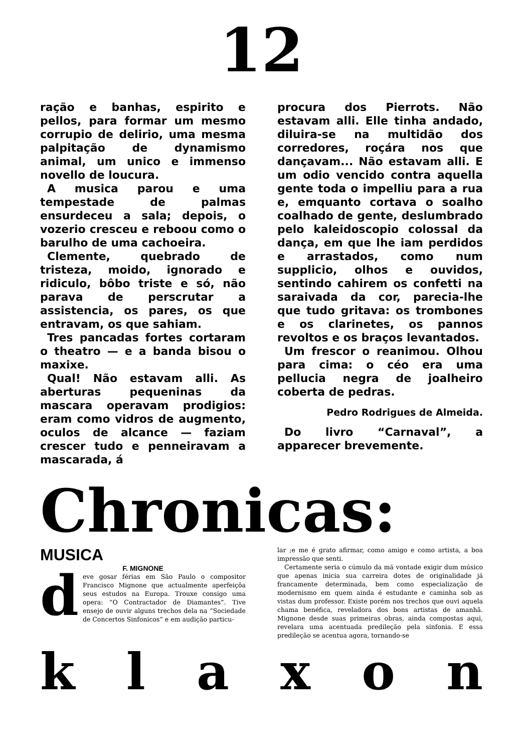12
ração e banhas, espirito e pellos, para formar um mesmo corrupio de delirio, uma mesma palpitação de dynamismo animal, um unico e immenso novello de loucura.
A musica parou e uma tempestade de palmas ensurdeceu a sala; depois, o vozerio cresceu e reboou como o barulho de uma cachoeira.
Clemente, quebrado de tristeza, moido, ignorado e ridiculo, bôbo triste e só, não parava de perscrutar a assistencia, os pares, os que entravam, os que sahiam.
Tres pancadas fortes cortaram o theatro — e a banda bisou o maxixe.
Qual! Não estavam alli. As aberturas pequeninas da mascara operavam prodigios: eram como vidros de augmento, oculos de alcance — faziam crescer tudo e penneiravam a mascarada, á
procura dos Pierrots. Não estavam alli. Elle tinha andado, diluira-se na multidão dos corredores, roçára nos que dançavam... Não estavam alli. E um odio vencido contra aquella gente toda o impelliu para a rua e, emquanto cortava o soalho coalhado de gente, deslumbrado pelo kaleidoscopio colossal da dança, em que lhe iam perdidos e arrastados, como num supplicio, olhos e ouvidos, sentindo cahirem os confetti na saraivada da cor, parecia-lhe que tudo gritava: os trombones e os clarinetes, os pannos revoltos e os braços levantados.
Um frescor o reanimou. Olhou para cima: o céo era uma pellucia negra de joalheiro coberta de pedras.
Pedro Rodrigues de Almeida.
Do livro “Carnaval”, a apparecer brevemente.
Chronicas:
MUSICA
F. MIGNONE
deve gosar férias em São Paulo o compositor Francisco Mignone que actualmente aperfeiçôa seus estudos na Europa. Trouxe consigo uma opera: “O Contractador de Diamantes”. Tive ensejo de ouvir alguns trechos dela na “Sociedade de Concertos Sinfonicos” e em audição particu-
lar ;e me é grato afirmar, como amigo e como artista, a boa impressão que senti.
Certamente seria o cúmulo da má vontade exigir dum músico que apenas inicia sua carreira dotes de originalidade já francamente determinada, bem como especialização de modernismo em quem ainda é estudante e caminha sob as vistas dum professor. Existe porém nos trechos que ouvi aquela chama benéfica, reveladora dos bons artistas de amanhã. Mignone desde suas primeiras obras, ainda compostas aqui, revelara uma acentuada predileção pela sinfonia. E essa predileção se acentua agora, tornando-se
k l a x o n